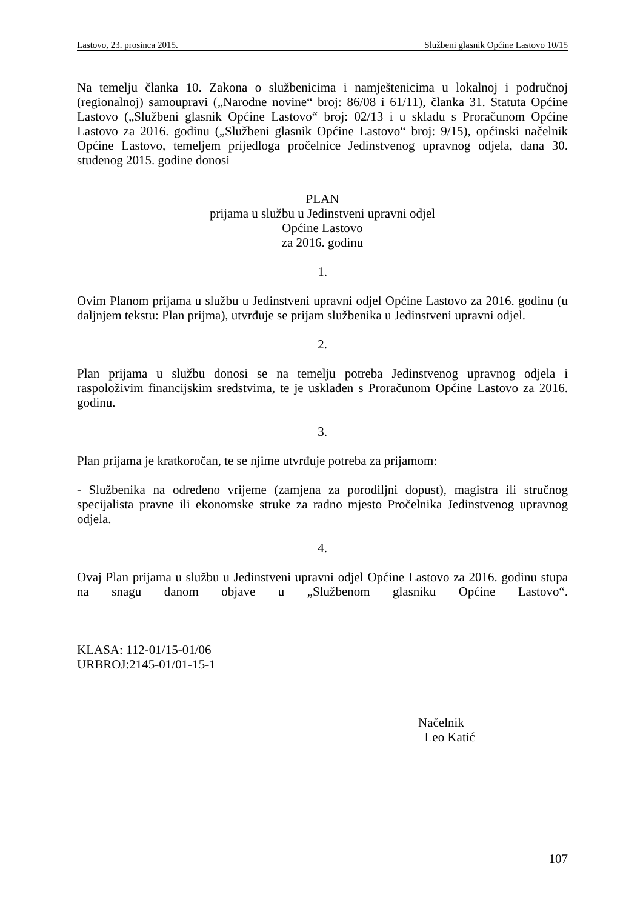Lastovo, 23. prosinca 2015. Službeni glasnik Općine Lastovo 10/15
Na temelju članka 10. Zakona o službenicima i namještenicima u lokalnoj i područnoj (regionalnoj) samoupravi („Narodne novine“ broj: 86/08 i 61/11), članka 31. Statuta Općine Lastovo („Službeni glasnik Općine Lastovo“ broj: 02/13 i u skladu s Proračunom Općine Lastovo za 2016. godinu („Službeni glasnik Općine Lastovo“ broj: 9/15), općinski načelnik Općine Lastovo, temeljem prijedloga pročelnice Jedinstvenog upravnog odjela, dana 30. studenog 2015. godine donosi
PLAN
prijama u službu u Jedinstveni upravni odjel
Općine Lastovo
za 2016. godinu
1.
Ovim Planom prijama u službu u Jedinstveni upravni odjel Općine Lastovo za 2016. godinu (u daljnjem tekstu: Plan prijma), utvrđuje se prijam službenika u Jedinstveni upravni odjel.
2.
Plan prijama u službu donosi se na temelju potreba Jedinstvenog upravnog odjela i raspoloživim financijskim sredstvima, te je usklađen s Proračunom Općine Lastovo za 2016. godinu.
3.
Plan prijama je kratkoročan, te se njime utvrđuje potreba za prijamom:
- Službenika na određeno vrijeme (zamjena za porodiljni dopust), magistra ili stručnog specijalista pravne ili ekonomske struke za radno mjesto Pročelnika Jedinstvenog upravnog odjela.
4.
Ovaj Plan prijama u službu u Jedinstveni upravni odjel Općine Lastovo za 2016. godinu stupa na snagu danom objave u „Službenom glasniku Općine Lastovo“.
KLASA: 112-01/15-01/06
URBROJ:2145-01/01-15-1
Načelnik
Leo Katić
107